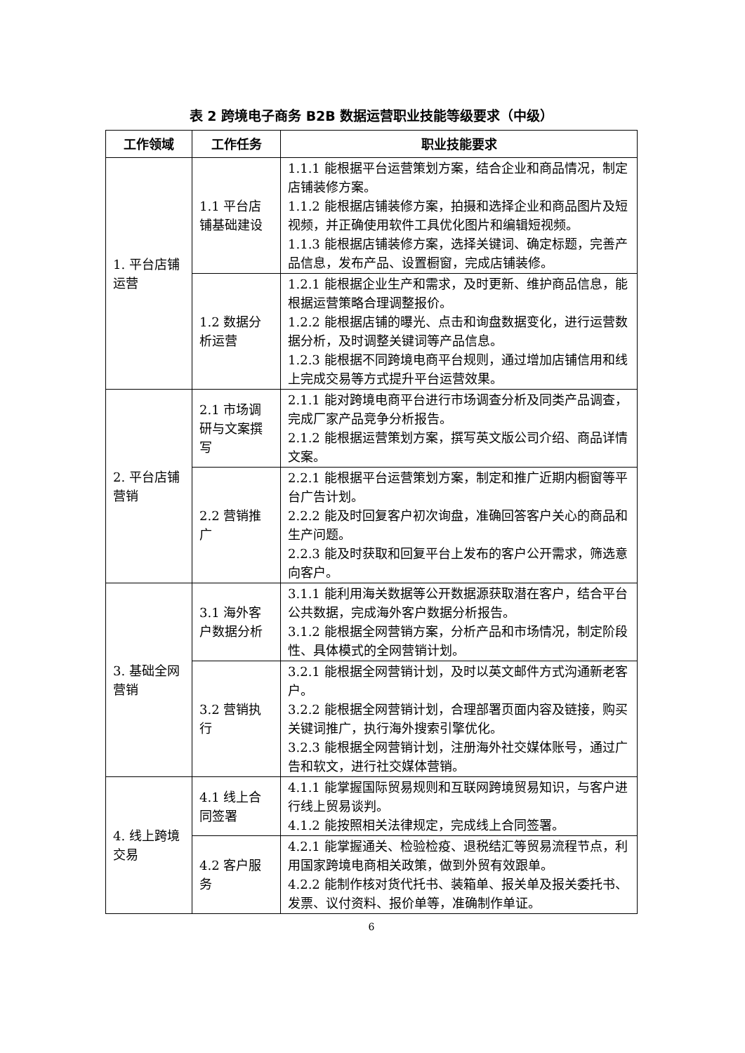表 2 跨境电子商务 B2B 数据运营职业技能等级要求（中级）
| 工作领域 | 工作任务 | 职业技能要求 |
| --- | --- | --- |
| 1. 平台店铺运营 | 1.1 平台店铺基础建设 | 1.1.1 能根据平台运营策划方案，结合企业和商品情况，制定店铺装修方案。 1.1.2 能根据店铺装修方案，拍摄和选择企业和商品图片及短视频，并正确使用软件工具优化图片和编辑短视频。 1.1.3 能根据店铺装修方案，选择关键词、确定标题，完善产品信息，发布产品、设置橱窗，完成店铺装修。 |
| | 1.2 数据分析运营 | 1.2.1 能根据企业生产和需求，及时更新、维护商品信息，能根据运营策略合理调整报价。 1.2.2 能根据店铺的曝光、点击和询盘数据变化，进行运营数据分析，及时调整关键词等产品信息。 1.2.3 能根据不同跨境电商平台规则，通过增加店铺信用和线上完成交易等方式提升平台运营效果。 |
| 2. 平台店铺营销 | 2.1 市场调研与文案撰写 | 2.1.1 能对跨境电商平台进行市场调查分析及同类产品调查，完成厂家产品竞争分析报告。 2.1.2 能根据运营策划方案，撰写英文版公司介绍、商品详情文案。 |
| | 2.2 营销推广 | 2.2.1 能根据平台运营策划方案，制定和推广近期内橱窗等平台广告计划。 2.2.2 能及时回复客户初次询盘，准确回答客户关心的商品和生产问题。 2.2.3 能及时获取和回复平台上发布的客户公开需求，筛选意向客户。 |
| 3. 基础全网营销 | 3.1 海外客户数据分析 | 3.1.1 能利用海关数据等公开数据源获取潜在客户，结合平台公共数据，完成海外客户数据分析报告。 3.1.2 能根据全网营销方案，分析产品和市场情况，制定阶段性、具体模式的全网营销计划。 |
| | 3.2 营销执行 | 3.2.1 能根据全网营销计划，及时以英文邮件方式沟通新老客户。 3.2.2 能根据全网营销计划，合理部署页面内容及链接，购买关键词推广，执行海外搜索引擎优化。 3.2.3 能根据全网营销计划，注册海外社交媒体账号，通过广告和软文，进行社交媒体营销。 |
| 4. 线上跨境交易 | 4.1 线上合同签署 | 4.1.1 能掌握国际贸易规则和互联网跨境贸易知识，与客户进行线上贸易谈判。 4.1.2 能按照相关法律规定，完成线上合同签署。 |
| | 4.2 客户服务 | 4.2.1 能掌握通关、检验检疫、退税结汇等贸易流程节点，利用国家跨境电商相关政策，做到外贸有效跟单。 4.2.2 能制作核对货代托书、装箱单、报关单及报关委托书、发票、议付资料、报价单等，准确制作单证。 |
6